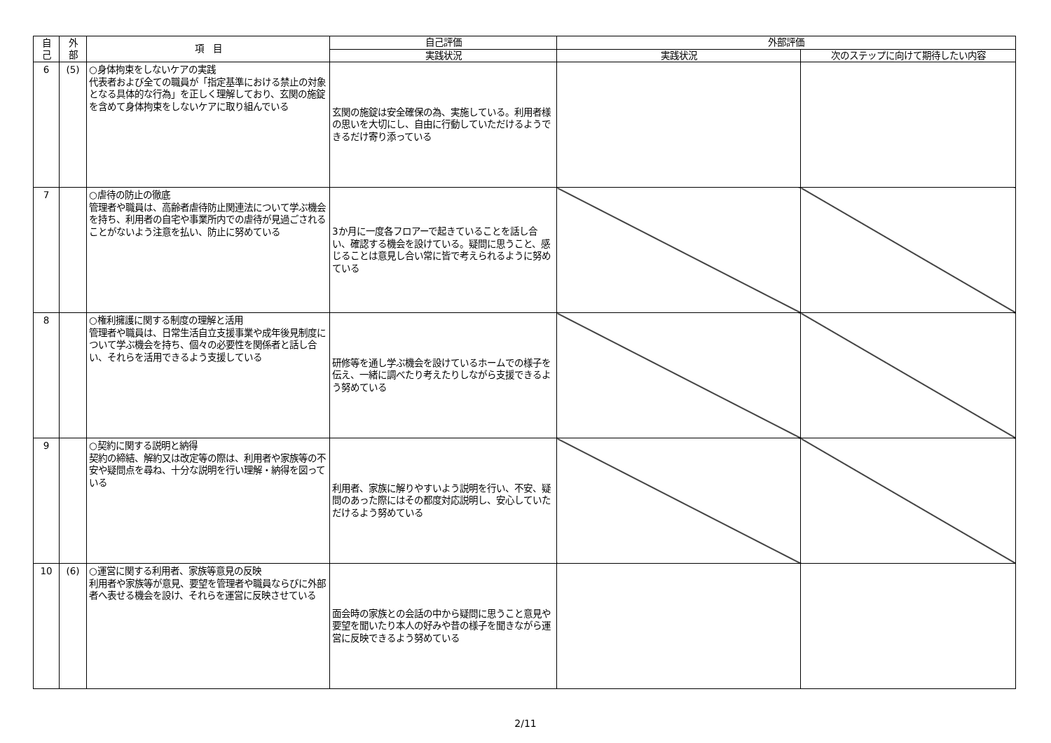| 自 己 | 外 部 | 項 目 | 自己評価 | 外部評価 | |
| --- | --- | --- | --- | --- | --- |
| | | | 実践状況 | 実践状況 | 次のステップに向けて期待したい内容 |
| 6 | (5) | ○身体拘束をしないケアの実践 代表者および全ての職員が「指定基準における禁止の対象となる具体的な行為」を正しく理解しており、玄関の施錠を含めて身体拘束をしないケアに取り組んでいる | 玄関の施錠は安全確保の為、実施している。利用者様の思いを大切にし、自由に行動していただけるようできるだけ寄り添っている | | |
| 7 | | ○虐待の防止の徹底 管理者や職員は、高齢者虐待防止関連法について学ぶ機会を持ち、利用者の自宅や事業所内での虐待が見過ごされることがないよう注意を払い、防止に努めている | 3か月に一度各フロアーで起きていることを話し合い、確認する機会を設けている。疑問に思うこと、感じることは意見し合い常に皆で考えられるように努めている | | |
| 8 | | ○権利擁護に関する制度の理解と活用 管理者や職員は、日常生活自立支援事業や成年後見制度について学ぶ機会を持ち、個々の必要性を関係者と話し合い、それらを活用できるよう支援している | 研修等を通し学ぶ機会を設けているホームでの様子を伝え、一緒に調べたり考えたりしながら支援できるよう努めている | | |
| 9 | | ○契約に関する説明と納得 契約の締結、解約又は改定等の際は、利用者や家族等の不安や疑問点を尋ね、十分な説明を行い理解・納得を図っている | 利用者、家族に解りやすいよう説明を行い、不安、疑問のあった際にはその都度対応説明し、安心していただけるよう努めている | | |
| 10 | (6) | ○運営に関する利用者、家族等意見の反映 利用者や家族等が意見、要望を管理者や職員ならびに外部者へ表せる機会を設け、それらを運営に反映させている | 面会時の家族との会話の中から疑問に思うこと意見や要望を聞いたり本人の好みや昔の様子を聞きながら運営に反映できるよう努めている | | |
2/11